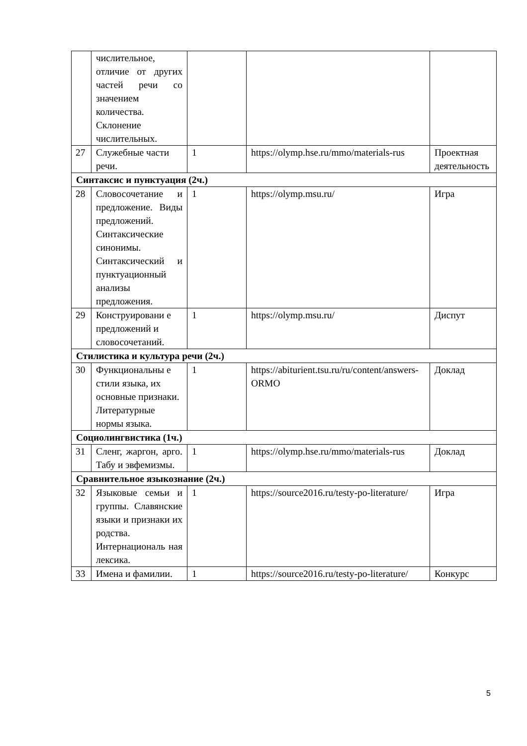| | числительное, отличие от других частей речи со значением количества. Склонение числительных. | | | |
| 27 | Служебные части речи. | 1 | https://olymp.hse.ru/mmo/materials-rus | Проектная деятельность |
| Синтаксис и пунктуация (2ч.) | | | | |
| 28 | Словосочетание и предложение. Виды предложений. Синтаксические синонимы. Синтаксический и пунктуационный анализы предложения. | 1 | https://olymp.msu.ru/ | Игра |
| 29 | Конструировани е предложений и словосочетаний. | 1 | https://olymp.msu.ru/ | Диспут |
| Стилистика и культура речи (2ч.) | | | | |
| 30 | Функциональны е стили языка, их основные признаки. Литературные нормы языка. | 1 | https://abiturient.tsu.ru/ru/content/answers-ORMO | Доклад |
| Социолингвистика (1ч.) | | | | |
| 31 | Сленг, жаргон, арго. Табу и эвфемизмы. | 1 | https://olymp.hse.ru/mmo/materials-rus | Доклад |
| Сравнительное языкознание (2ч.) | | | | |
| 32 | Языковые семьи и группы. Славянские языки и признаки их родства. Интернациональ ная лексика. | 1 | https://source2016.ru/testy-po-literature/ | Игра |
| 33 | Имена и фамилии. | 1 | https://source2016.ru/testy-po-literature/ | Конкурс |
5